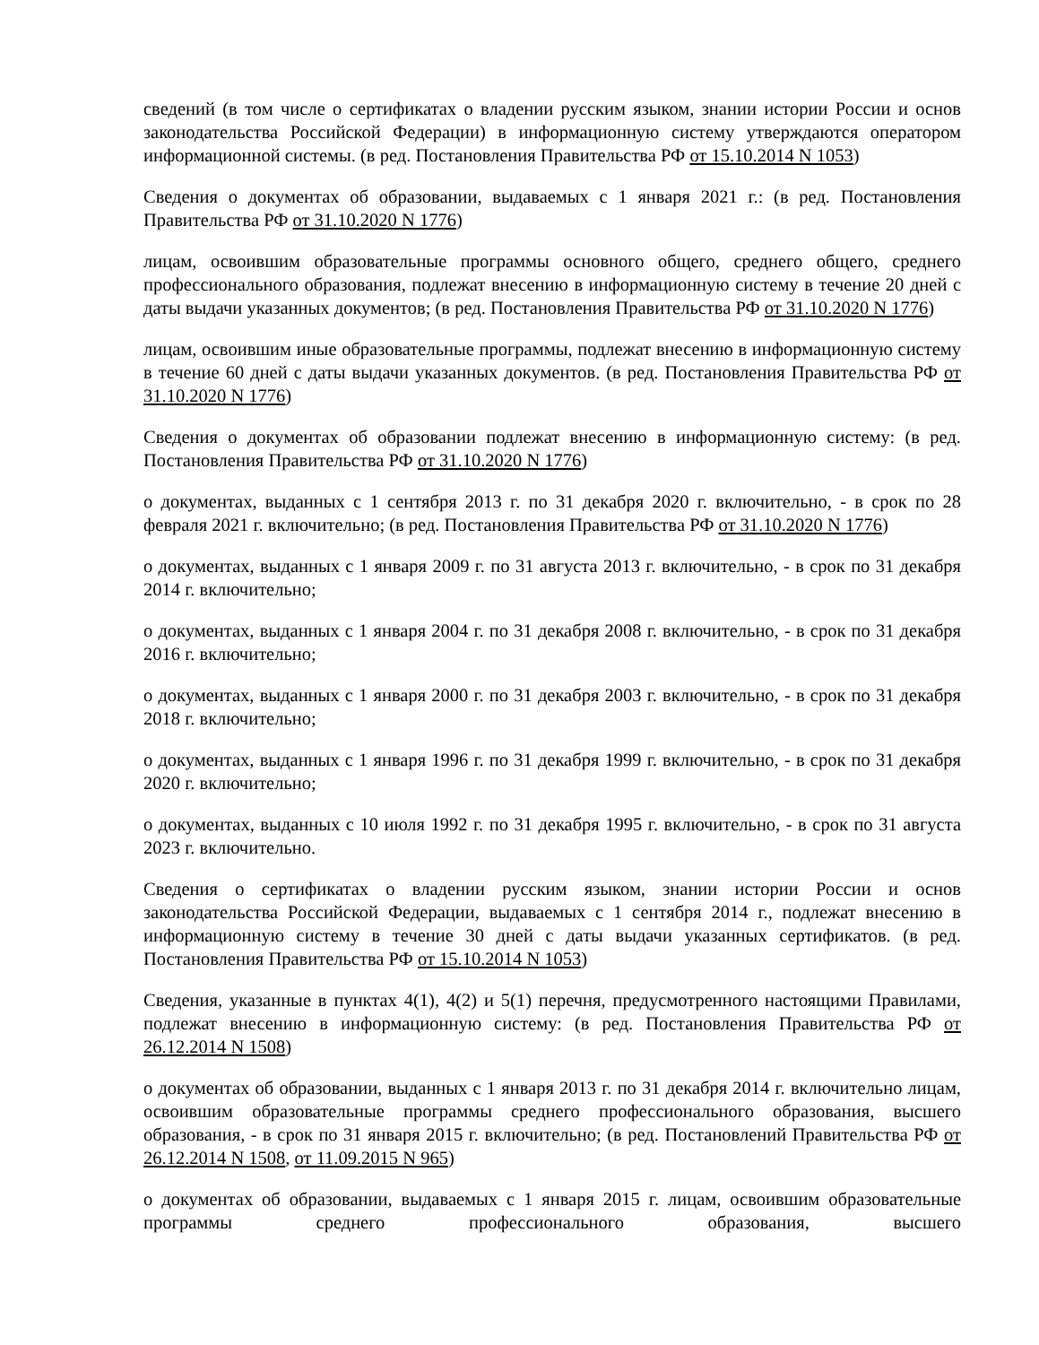сведений (в том числе о сертификатах о владении русским языком, знании истории России и основ законодательства Российской Федерации) в информационную систему утверждаются оператором информационной системы. (в ред. Постановления Правительства РФ от 15.10.2014 N 1053)
Сведения о документах об образовании, выдаваемых с 1 января 2021 г.: (в ред. Постановления Правительства РФ от 31.10.2020 N 1776)
лицам, освоившим образовательные программы основного общего, среднего общего, среднего профессионального образования, подлежат внесению в информационную систему в течение 20 дней с даты выдачи указанных документов; (в ред. Постановления Правительства РФ от 31.10.2020 N 1776)
лицам, освоившим иные образовательные программы, подлежат внесению в информационную систему в течение 60 дней с даты выдачи указанных документов. (в ред. Постановления Правительства РФ от 31.10.2020 N 1776)
Сведения о документах об образовании подлежат внесению в информационную систему: (в ред. Постановления Правительства РФ от 31.10.2020 N 1776)
о документах, выданных с 1 сентября 2013 г. по 31 декабря 2020 г. включительно, - в срок по 28 февраля 2021 г. включительно; (в ред. Постановления Правительства РФ от 31.10.2020 N 1776)
о документах, выданных с 1 января 2009 г. по 31 августа 2013 г. включительно, - в срок по 31 декабря 2014 г. включительно;
о документах, выданных с 1 января 2004 г. по 31 декабря 2008 г. включительно, - в срок по 31 декабря 2016 г. включительно;
о документах, выданных с 1 января 2000 г. по 31 декабря 2003 г. включительно, - в срок по 31 декабря 2018 г. включительно;
о документах, выданных с 1 января 1996 г. по 31 декабря 1999 г. включительно, - в срок по 31 декабря 2020 г. включительно;
о документах, выданных с 10 июля 1992 г. по 31 декабря 1995 г. включительно, - в срок по 31 августа 2023 г. включительно.
Сведения о сертификатах о владении русским языком, знании истории России и основ законодательства Российской Федерации, выдаваемых с 1 сентября 2014 г., подлежат внесению в информационную систему в течение 30 дней с даты выдачи указанных сертификатов. (в ред. Постановления Правительства РФ от 15.10.2014 N 1053)
Сведения, указанные в пунктах 4(1), 4(2) и 5(1) перечня, предусмотренного настоящими Правилами, подлежат внесению в информационную систему: (в ред. Постановления Правительства РФ от 26.12.2014 N 1508)
о документах об образовании, выданных с 1 января 2013 г. по 31 декабря 2014 г. включительно лицам, освоившим образовательные программы среднего профессионального образования, высшего образования, - в срок по 31 января 2015 г. включительно; (в ред. Постановлений Правительства РФ от 26.12.2014 N 1508, от 11.09.2015 N 965)
о документах об образовании, выдаваемых с 1 января 2015 г. лицам, освоившим образовательные программы среднего профессионального образования, высшего